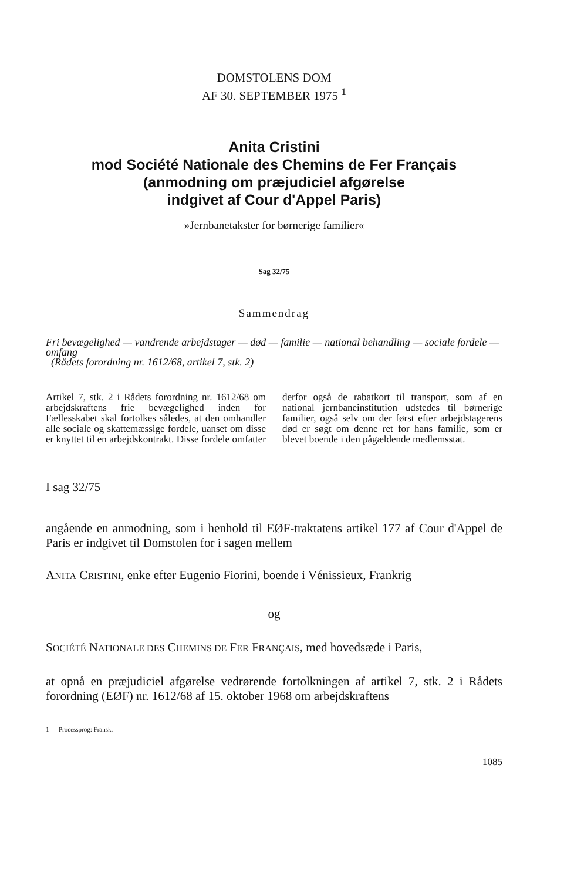DOMSTOLENS DOM
AF 30. SEPTEMBER 1975 <sup>1</sup>
Anita Cristini
mod Société Nationale des Chemins de Fer Français
(anmodning om præjudiciel afgørelse
indgivet af Cour d'Appel Paris)
»Jernbanetakster for børnerige familier«
Sag 32/75
Sammendrag
Fri bevægelighed — vandrende arbejdstager — død — familie — national behandling — sociale fordele — omfang
(Rådets forordning nr. 1612/68, artikel 7, stk. 2)
Artikel 7, stk. 2 i Rådets forordning nr. 1612/68 om arbejdskraftens frie bevægelighed inden for Fællesskabet skal fortolkes således, at den omhandler alle sociale og skattemæssige fordele, uanset om disse er knyttet til en arbejdskontrakt. Disse fordele omfatter derfor også de rabatkort til transport, som af en national jernbaneinstitution udstedes til børnerige familier, også selv om der først efter arbejdstagerens død er søgt om denne ret for hans familie, som er blevet boende i den pågældende medlemsstat.
I sag 32/75
angående en anmodning, som i henhold til EØF-traktatens artikel 177 af Cour d'Appel de Paris er indgivet til Domstolen for i sagen mellem
ANITA CRISTINI, enke efter Eugenio Fiorini, boende i Vénissieux, Frankrig
og
SOCIÉTÉ NATIONALE DES CHEMINS DE FER FRANÇAIS, med hovedsæde i Paris,
at opnå en præjudiciel afgørelse vedrørende fortolkningen af artikel 7, stk. 2 i Rådets forordning (EØF) nr. 1612/68 af 15. oktober 1968 om arbejdskraftens
1 — Processprog: Fransk.
1085